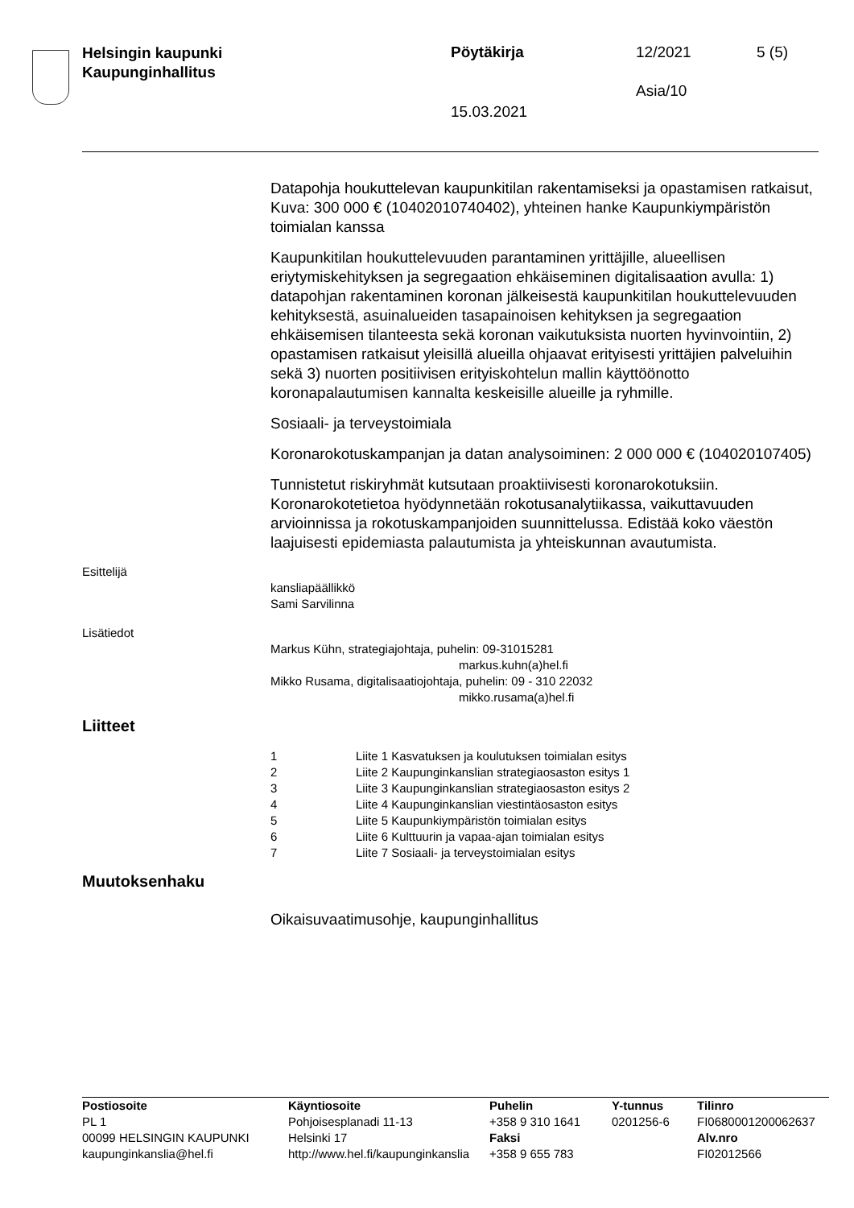Helsingin kaupunki
Kaupunginhallitus
Pöytäkirja 12/2021 5 (5)
Asia/10
15.03.2021
Datapohja houkuttelevan kaupunkitilan rakentamiseksi ja opastamisen ratkaisut, Kuva: 300 000 € (10402010740402), yhteinen hanke Kaupunkiympäristön toimialan kanssa
Kaupunkitilan houkuttelevuuden parantaminen yrittäjille, alueellisen eriytymiskehityksen ja segregaation ehkäiseminen digitalisaation avulla: 1) datapohjan rakentaminen koronan jälkeisestä kaupunkitilan houkuttelevuuden kehityksestä, asuinalueiden tasapainoisen kehityksen ja segregaation ehkäisemisen tilanteesta sekä koronan vaikutuksista nuorten hyvinvointiin, 2) opastamisen ratkaisut yleisillä alueilla ohjaavat erityisesti yrittäjien palveluihin sekä 3) nuorten positiivisen erityiskohtelun mallin käyttöönotto koronapalautumisen kannalta keskeisille alueille ja ryhmille.
Sosiaali- ja terveystoimiala
Koronarokotuskampanjan ja datan analysoiminen: 2 000 000 € (104020107405)
Tunnistetut riskiryhmät kutsutaan proaktiivisesti koronarokotuksiin. Koronarokotetietoa hyödynnetään rokotusanalytiikassa, vaikuttavuuden arvioinnissa ja rokotuskampanjoiden suunnittelussa. Edistää koko väestön laajuisesti epidemiasta palautumista ja yhteiskunnan avautumista.
Esittelijä
kansliapäällikkö
Sami Sarvilinna
Lisätiedot
Markus Kühn, strategiajohtaja, puhelin: 09-31015281
markus.kuhn(a)hel.fi
Mikko Rusama, digitalisaatiojohtaja, puhelin: 09 - 310 22032
mikko.rusama(a)hel.fi
Liitteet
| 1 | Liite 1 Kasvatuksen ja koulutuksen toimialan esitys |
| 2 | Liite 2 Kaupunginkanslian strategiaosaston esitys 1 |
| 3 | Liite 3 Kaupunginkanslian strategiaosaston esitys 2 |
| 4 | Liite 4 Kaupunginkanslian viestintäosaston esitys |
| 5 | Liite 5 Kaupunkiympäristön toimialan esitys |
| 6 | Liite 6 Kulttuurin ja vapaa-ajan toimialan esitys |
| 7 | Liite 7 Sosiaali- ja terveystoimialan esitys |
Muutoksenhaku
Oikaisuvaatimusohje, kaupunginhallitus
| Postiosoite PL 1 00099 HELSINGIN KAUPUNKI kaupunginkanslia@hel.fi | Käyntiosoite Pohjoisesplanadi 11-13 Helsinki 17 http://www.hel.fi/kaupunginkanslia | Puhelin +358 9 310 1641 Faksi +358 9 655 783 | Y-tunnus 0201256-6 | Tilinro FI0680001200062637 Alv.nro FI02012566 |